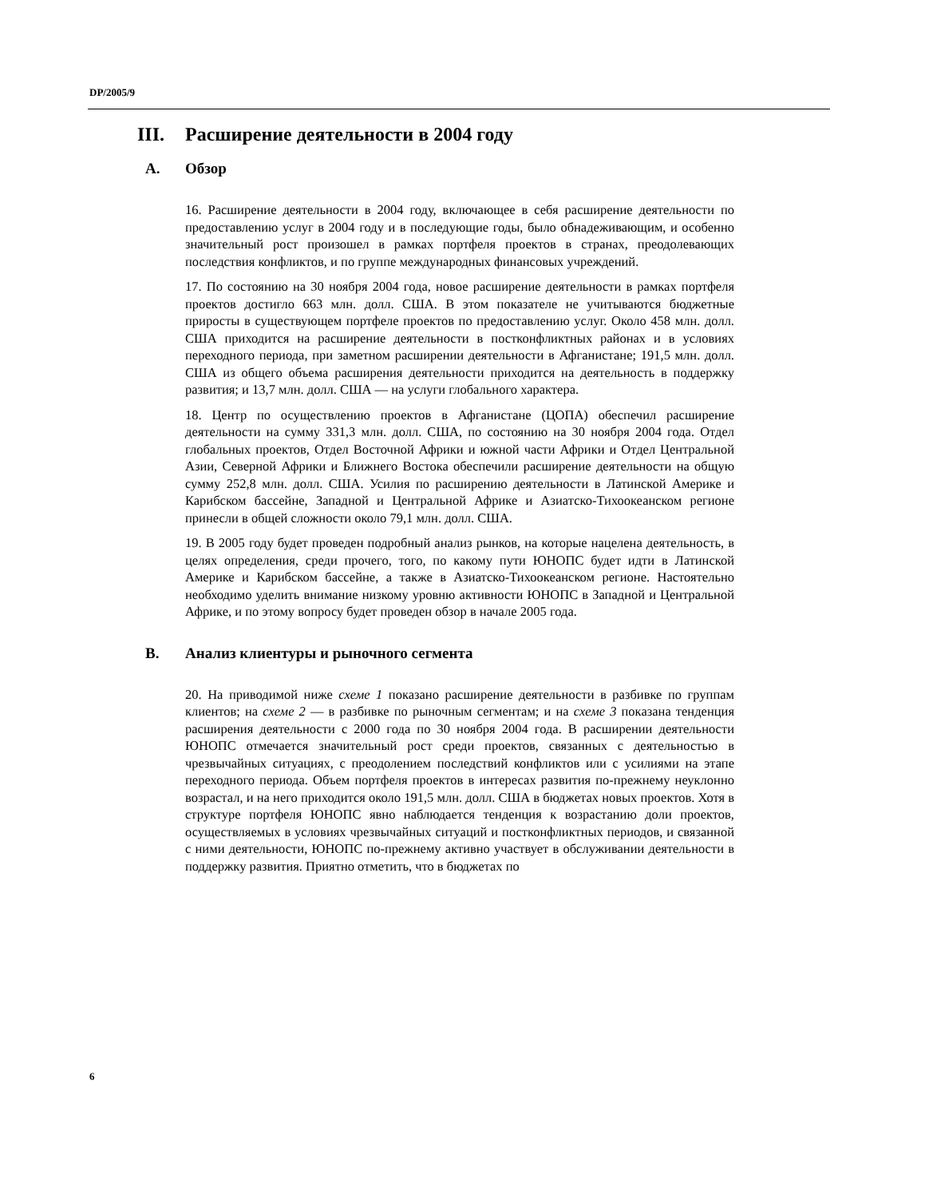DP/2005/9
III. Расширение деятельности в 2004 году
A. Обзор
16. Расширение деятельности в 2004 году, включающее в себя расширение деятельности по предоставлению услуг в 2004 году и в последующие годы, было обнадеживающим, и особенно значительный рост произошел в рамках портфеля проектов в странах, преодолевающих последствия конфликтов, и по группе международных финансовых учреждений.
17. По состоянию на 30 ноября 2004 года, новое расширение деятельности в рамках портфеля проектов достигло 663 млн. долл. США. В этом показателе не учитываются бюджетные приросты в существующем портфеле проектов по предоставлению услуг. Около 458 млн. долл. США приходится на расширение деятельности в постконфликтных районах и в условиях переходного периода, при заметном расширении деятельности в Афганистане; 191,5 млн. долл. США из общего объема расширения деятельности приходится на деятельность в поддержку развития; и 13,7 млн. долл. США — на услуги глобального характера.
18. Центр по осуществлению проектов в Афганистане (ЦОПА) обеспечил расширение деятельности на сумму 331,3 млн. долл. США, по состоянию на 30 ноября 2004 года. Отдел глобальных проектов, Отдел Восточной Африки и южной части Африки и Отдел Центральной Азии, Северной Африки и Ближнего Востока обеспечили расширение деятельности на общую сумму 252,8 млн. долл. США. Усилия по расширению деятельности в Латинской Америке и Карибском бассейне, Западной и Центральной Африке и Азиатско-Тихоокеанском регионе принесли в общей сложности около 79,1 млн. долл. США.
19. В 2005 году будет проведен подробный анализ рынков, на которые нацелена деятельность, в целях определения, среди прочего, того, по какому пути ЮНОПС будет идти в Латинской Америке и Карибском бассейне, а также в Азиатско-Тихоокеанском регионе. Настоятельно необходимо уделить внимание низкому уровню активности ЮНОПС в Западной и Центральной Африке, и по этому вопросу будет проведен обзор в начале 2005 года.
B. Анализ клиентуры и рыночного сегмента
20. На приводимой ниже схеме 1 показано расширение деятельности в разбивке по группам клиентов; на схеме 2 — в разбивке по рыночным сегментам; и на схеме 3 показана тенденция расширения деятельности с 2000 года по 30 ноября 2004 года. В расширении деятельности ЮНОПС отмечается значительный рост среди проектов, связанных с деятельностью в чрезвычайных ситуациях, с преодолением последствий конфликтов или с усилиями на этапе переходного периода. Объем портфеля проектов в интересах развития по-прежнему неуклонно возрастал, и на него приходится около 191,5 млн. долл. США в бюджетах новых проектов. Хотя в структуре портфеля ЮНОПС явно наблюдается тенденция к возрастанию доли проектов, осуществляемых в условиях чрезвычайных ситуаций и постконфликтных периодов, и связанной с ними деятельности, ЮНОПС по-прежнему активно участвует в обслуживании деятельности в поддержку развития. Приятно отметить, что в бюджетах по
6